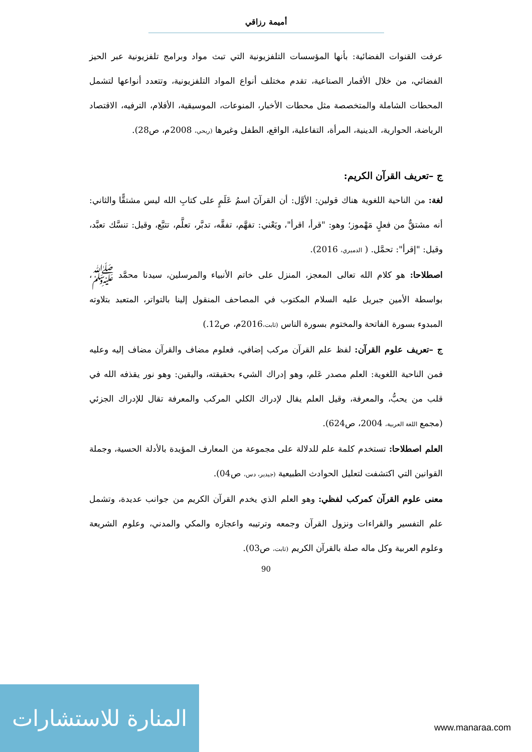أميمة رزاقي
عرفت القنوات الفضائية: بأنها المؤسسات التلفزيونية التي تبث مواد وبرامج تلفزيونية عبر الحيز الفضائي، من خلال الأقمار الصناعية، تقدم مختلف أنواع المواد التلفزيونية، وتتعدد أنواعها لتشمل المحطات الشاملة والمتخصصة مثل محطات الأخبار، المنوعات، الموسيقية، الأفلام، الترفيه، الاقتصاد الرياضة، الحوارية، الدينية، المرأة، التفاعلية، الواقع، الطفل وغيرها (ربحي، 2008م، ص28).
ج –تعريف القرآن الكريم:
لغة: من الناحية اللغوية هناك قولين: الأوَّل: أن القرآنَ اسمُ عَلَمٍ على كتابِ الله ليس مشتقًّا والثاني: أنه مشتقٌّ من فعلٍ مَهْموز؛ وهو: "قرأ، اقرأ"، ويَعْني: تفهَّم، تفقَّه، تدبَّر، تعلَّم، تتبَّع، وقيل: تنسَّك تعبَّد، وقيل: "إقرأ": تحمَّل. ( الدميري، 2016).
اصطلاحا: هو كلام الله تعالى المعجز، المنزل على خاتم الأنبياء والمرسلين، سيدنا محمَّد ﷺ، بواسطة الأمين جبريل عليه السلام المكتوب في المصاحف المنقول إلينا بالتواتر، المتعبد بتلاوته المبدوء بسورة الفاتحة والمختوم بسورة الناس (ثابت،2016م، ص12.)
ج –تعريف علوم القرآن: لفظ علم القرآن مركب إضافي، فعلوم مضاف والقرآن مضاف إليه وعليه فمن الناحية اللغوية: العلم مصدر عَلم، وهو إدراك الشيء بحقيقته، واليقين: وهو نور يقذفه الله في قلب من يحبُّ، والمعرفة، وقيل العلم يقال لإدراك الكلي المركب والمعرفة تقال للإدراك الجزئي (مجمع اللغة العربية، 2004، ص624).
العلم اصطلاحا: تستخدم كلمة علم للدلالة على مجموعة من المعارف المؤيدة بالأدلة الحسية، وجملة القوانين التي اكتشفت لتعليل الحوادث الطبيعية (جيدير، دس، ص04).
معنى علوم القرآن كمركب لفظي: وهو العلم الذي يخدم القرآن الكريم من جوانب عديدة، وتشمل علم التفسير والقراءات ونزول القرآن وجمعه وترتيبه واعجازه والمكي والمدني، وعلوم الشريعة وعلوم العربية وكل ماله صلة بالقرآن الكريم (ثابت، ص03).
90
المنارة للاستشارات
www.manaraa.com